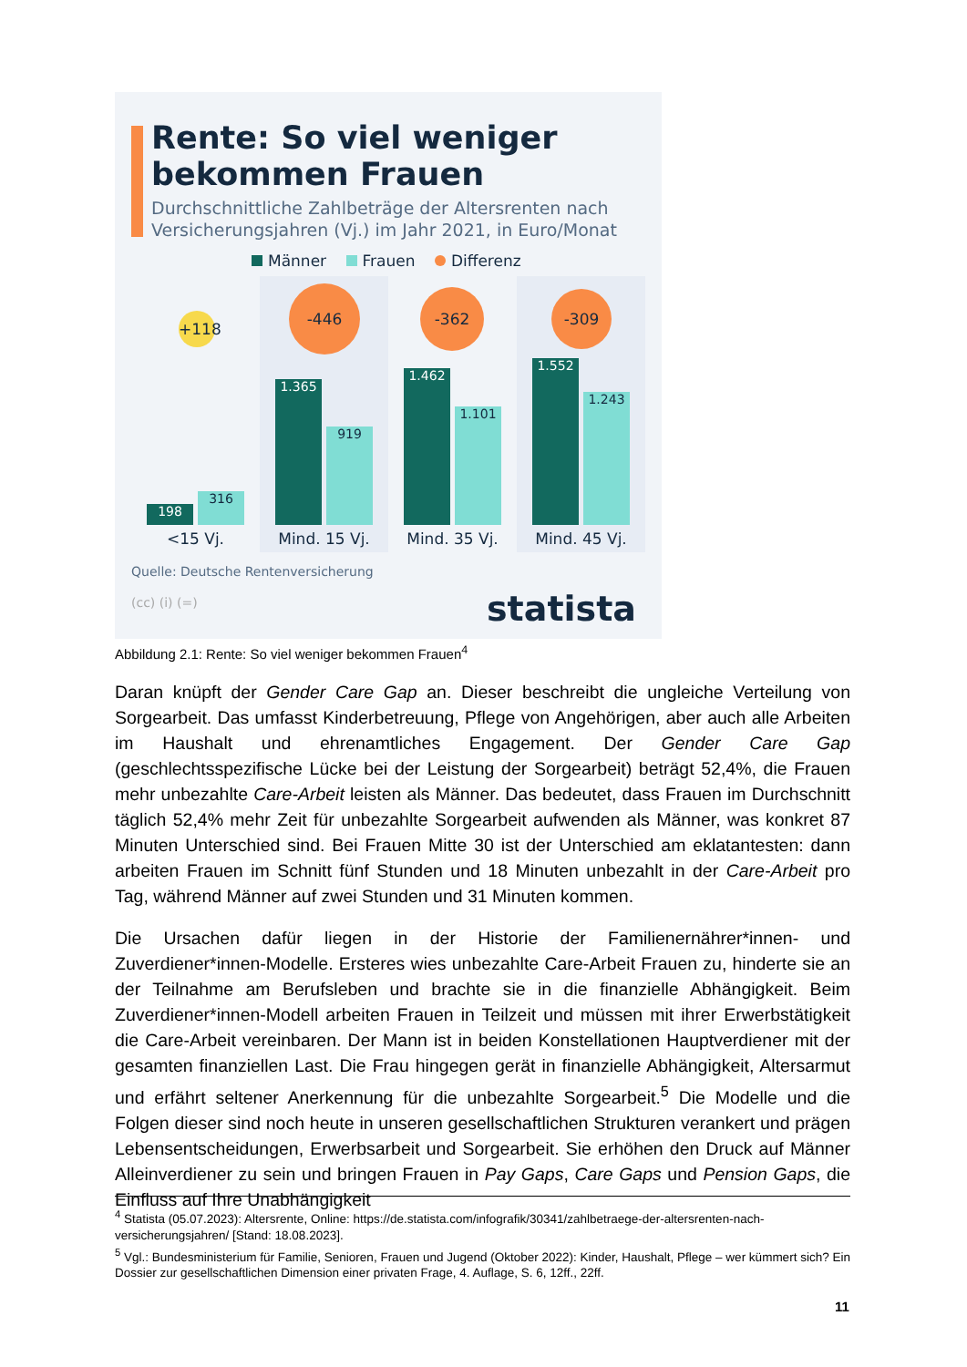Rente: So viel weniger
bekommen Frauen
Durchschnittliche Zahlbeträge der Altersrenten nach Versicherungsjahren (Vj.) im Jahr 2021, in Euro/Monat
Männer Frauen Differenz
+118
198 316
<15 Vj.
-446
1.365 919
Mind. 15 Vj.
-362
1.462 1.101
Mind. 35 Vj.
-309
1.552 1.243
Mind. 45 Vj.
Quelle: Deutsche Rentenversicherung
(cc) (i) (=) statista
Abbildung 2.1: Rente: So viel weniger bekommen Frauen<sup>4</sup>
Daran knüpft der Gender Care Gap an. Dieser beschreibt die ungleiche Verteilung von Sorgearbeit. Das umfasst Kinderbetreuung, Pflege von Angehörigen, aber auch alle Arbeiten im Haushalt und ehrenamtliches Engagement. Der Gender Care Gap (geschlechtsspezifische Lücke bei der Leistung der Sorgearbeit) beträgt 52,4%, die Frauen mehr unbezahlte Care-Arbeit leisten als Männer. Das bedeutet, dass Frauen im Durchschnitt täglich 52,4% mehr Zeit für unbezahlte Sorgearbeit aufwenden als Männer, was konkret 87 Minuten Unterschied sind. Bei Frauen Mitte 30 ist der Unterschied am eklatantesten: dann arbeiten Frauen im Schnitt fünf Stunden und 18 Minuten unbezahlt in der Care-Arbeit pro Tag, während Männer auf zwei Stunden und 31 Minuten kommen.
Die Ursachen dafür liegen in der Historie der Familienernährer*innen- und Zuverdiener*innen-Modelle. Ersteres wies unbezahlte Care-Arbeit Frauen zu, hinderte sie an der Teilnahme am Berufsleben und brachte sie in die finanzielle Abhängigkeit. Beim Zuverdiener*innen-Modell arbeiten Frauen in Teilzeit und müssen mit ihrer Erwerbstätigkeit die Care-Arbeit vereinbaren. Der Mann ist in beiden Konstellationen Hauptverdiener mit der gesamten finanziellen Last. Die Frau hingegen gerät in finanzielle Abhängigkeit, Altersarmut und erfährt seltener Anerkennung für die unbezahlte Sorgearbeit.<sup>5</sup> Die Modelle und die Folgen dieser sind noch heute in unseren gesellschaftlichen Strukturen verankert und prägen Lebensentscheidungen, Erwerbsarbeit und Sorgearbeit. Sie erhöhen den Druck auf Männer Alleinverdiener zu sein und bringen Frauen in Pay Gaps, Care Gaps und Pension Gaps, die Einfluss auf Ihre Unabhängigkeit
<sup>4</sup> Statista (05.07.2023): Altersrente, Online: https://de.statista.com/infografik/30341/zahlbetraege-der-altersrenten-nach-versicherungsjahren/ [Stand: 18.08.2023].
<sup>5</sup> Vgl.: Bundesministerium für Familie, Senioren, Frauen und Jugend (Oktober 2022): Kinder, Haushalt, Pflege – wer kümmert sich? Ein Dossier zur gesellschaftlichen Dimension einer privaten Frage, 4. Auflage, S. 6, 12ff., 22ff.
11